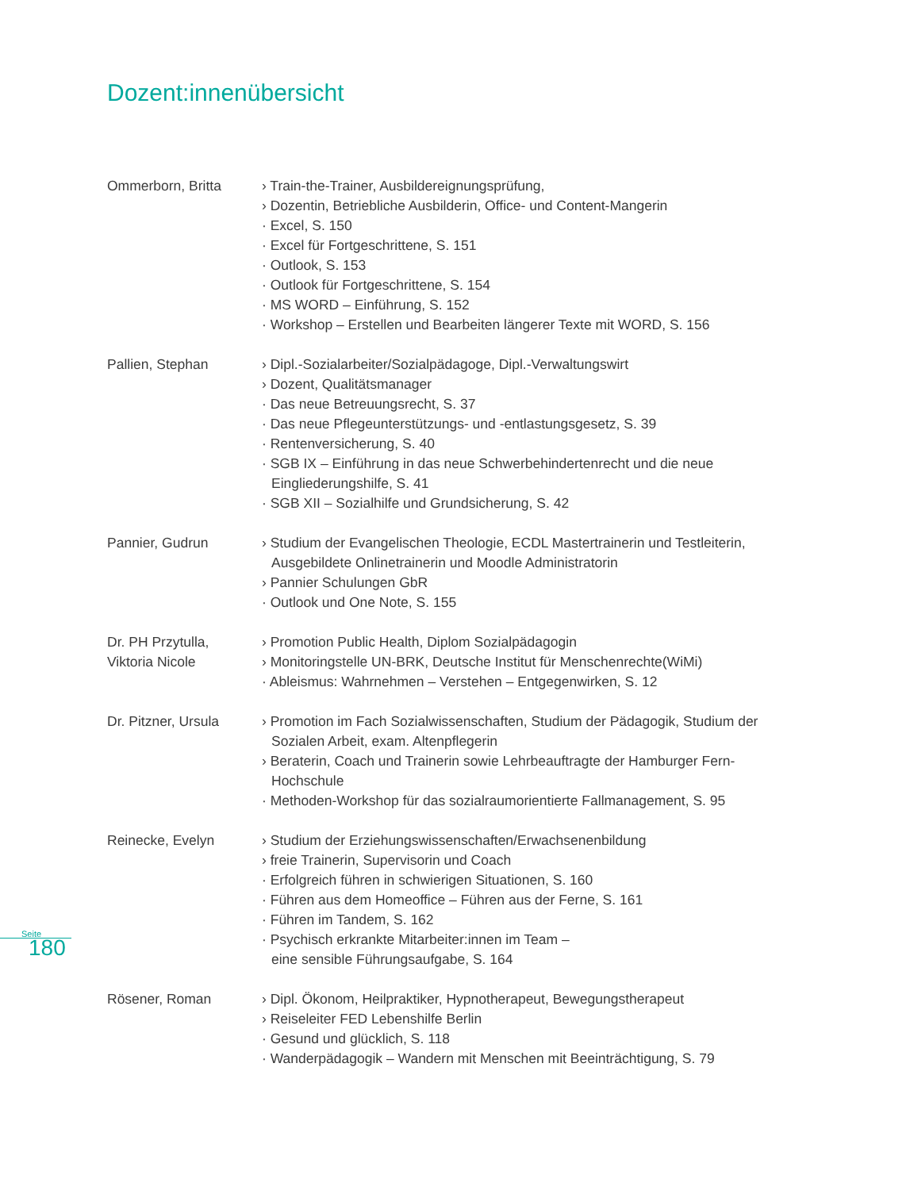Dozent:innenübersicht
Ommerborn, Britta › Train-the-Trainer, Ausbildereignungsprüfung,
› Dozentin, Betriebliche Ausbilderin, Office- und Content-Mangerin
· Excel, S. 150
· Excel für Fortgeschrittene, S. 151
· Outlook, S. 153
· Outlook für Fortgeschrittene, S. 154
· MS WORD – Einführung, S. 152
· Workshop – Erstellen und Bearbeiten längerer Texte mit WORD, S. 156
Pallien, Stephan › Dipl.-Sozialarbeiter/Sozialpädagoge, Dipl.-Verwaltungswirt
› Dozent, Qualitätsmanager
· Das neue Betreuungsrecht, S. 37
· Das neue Pflegeunterstützungs- und -entlastungsgesetz, S. 39
· Rentenversicherung, S. 40
· SGB IX – Einführung in das neue Schwerbehindertenrecht und die neue Eingliederungshilfe, S. 41
· SGB XII – Sozialhilfe und Grundsicherung, S. 42
Pannier, Gudrun › Studium der Evangelischen Theologie, ECDL Mastertrainerin und Testleiterin, Ausgebildete Onlinetrainerin und Moodle Administratorin
› Pannier Schulungen GbR
· Outlook und One Note, S. 155
Dr. PH Przytulla,
Viktoria Nicole
› Promotion Public Health, Diplom Sozialpädagogin
› Monitoringstelle UN-BRK, Deutsche Institut für Menschenrechte(WiMi)
· Ableismus: Wahrnehmen – Verstehen – Entgegenwirken, S. 12
Dr. Pitzner, Ursula
› Promotion im Fach Sozialwissenschaften, Studium der Pädagogik, Studium der Sozialen Arbeit, exam. Altenpflegerin
› Beraterin, Coach und Trainerin sowie Lehrbeauftragte der Hamburger Fern-Hochschule
· Methoden-Workshop für das sozialraumorientierte Fallmanagement, S. 95
Reinecke, Evelyn › Studium der Erziehungswissenschaften/Erwachsenenbildung
› freie Trainerin, Supervisorin und Coach
· Erfolgreich führen in schwierigen Situationen, S. 160
· Führen aus dem Homeoffice – Führen aus der Ferne, S. 161
· Führen im Tandem, S. 162
· Psychisch erkrankte Mitarbeiter:innen im Team –
eine sensible Führungsaufgabe, S. 164
Rösener, Roman › Dipl. Ökonom, Heilpraktiker, Hypnotherapeut, Bewegungstherapeut
› Reiseleiter FED Lebenshilfe Berlin
· Gesund und glücklich, S. 118
· Wanderpädagogik – Wandern mit Menschen mit Beeinträchtigung, S. 79
Seite
180